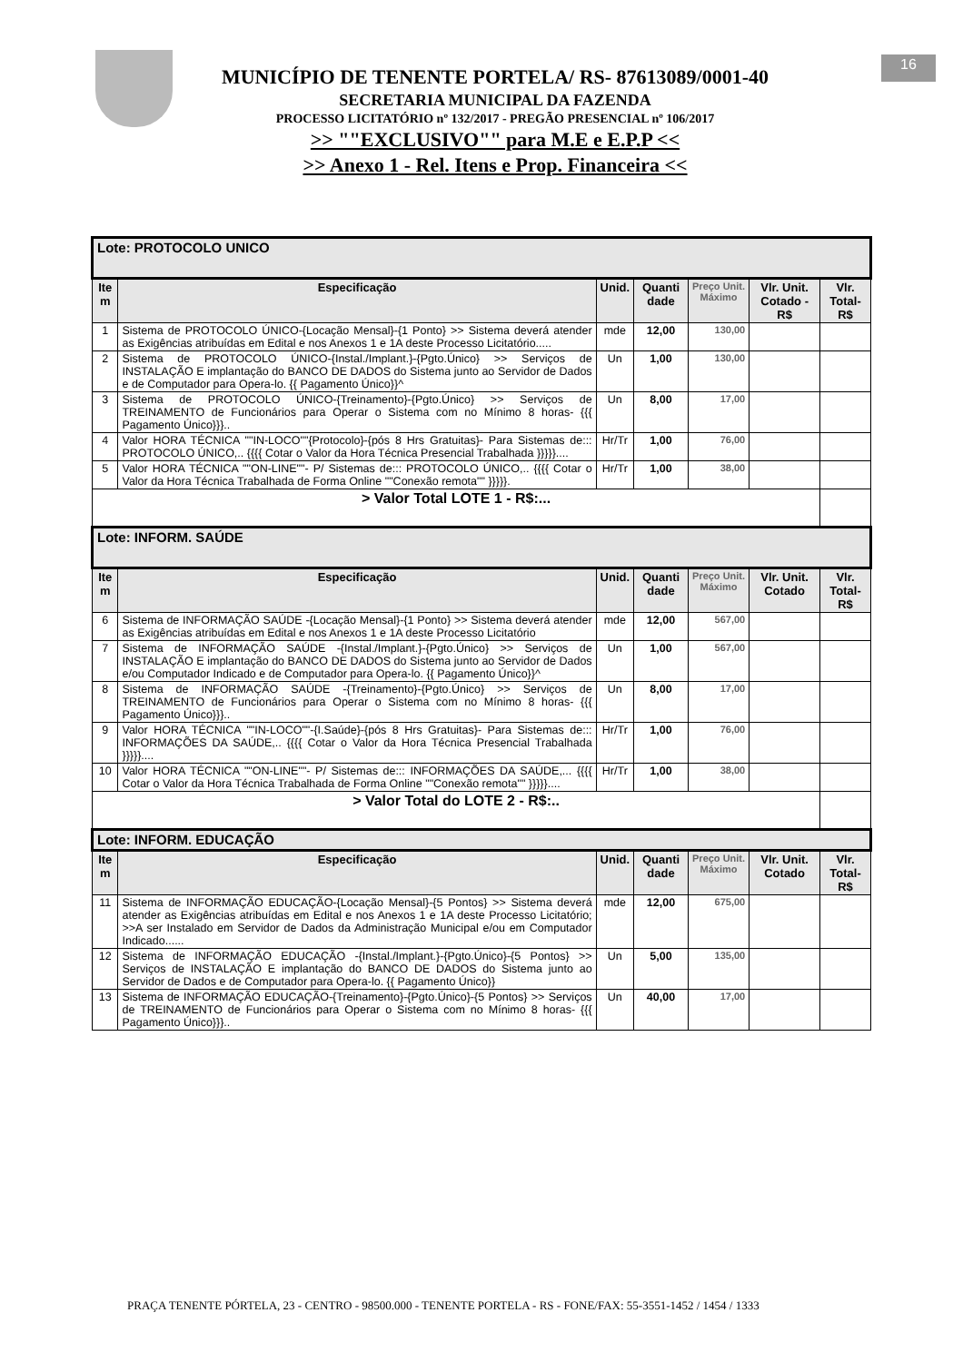MUNICÍPIO DE TENENTE PORTELA/ RS- 87613089/0001-40
SECRETARIA MUNICIPAL DA FAZENDA
PROCESSO LICITATÓRIO nº 132/2017 - PREGÃO PRESENCIAL nº 106/2017
>> ""EXCLUSIVO"" para M.E e E.P.P <<
>> Anexo 1 - Rel. Itens e Prop. Financeira <<
16
| Lote: PROTOCOLO UNICO | | | | | | |
| Ite m | Especificação | Unid. | Quanti dade | Preço Unit. Máximo | Vlr. Unit. Cotado - R$ | Vlr. Total- R$ |
| 1 | Sistema de PROTOCOLO ÚNICO-{Locação Mensal}-{1 Ponto} >> Sistema deverá atender as Exigências atribuídas em Edital e nos Anexos 1 e 1A deste Processo Licitatório..... | mde | 12,00 | 130,00 | | |
| 2 | Sistema de PROTOCOLO ÚNICO-{Instal./Implant.}-{Pgto.Único} >> Serviços de INSTALAÇÃO E implantação do BANCO DE DADOS do Sistema junto ao Servidor de Dados e de Computador para Opera-lo. {{ Pagamento Único}}^ | Un | 1,00 | 130,00 | | |
| 3 | Sistema de PROTOCOLO ÚNICO-{Treinamento}-{Pgto.Único} >> Serviços de TREINAMENTO de Funcionários para Operar o Sistema com no Mínimo 8 horas- {{{ Pagamento Único}}}.. | Un | 8,00 | 17,00 | | |
| 4 | Valor HORA TÉCNICA ""IN-LOCO""{Protocolo}-{pós 8 Hrs Gratuitas}- Para Sistemas de::: PROTOCOLO ÚNICO,.. {{{{ Cotar o Valor da Hora Técnica Presencial Trabalhada }}}}}.... | Hr/Tr | 1,00 | 76,00 | | |
| 5 | Valor HORA TÉCNICA ""ON-LINE""- P/ Sistemas de::: PROTOCOLO ÚNICO,.. {{{{ Cotar o Valor da Hora Técnica Trabalhada de Forma Online ""Conexão remota"" }}}}}. | Hr/Tr | 1,00 | 38,00 | | |
| > Valor Total LOTE 1 - R$:... | | | | | | |
| Lote: INFORM. SAÚDE | | | | | | |
| Ite m | Especificação | Unid. | Quanti dade | Preço Unit. Máximo | Vlr. Unit. Cotado | Vlr. Total- R$ |
| 6 | Sistema de INFORMAÇÃO SAÚDE -{Locação Mensal}-{1 Ponto} >> Sistema deverá atender as Exigências atribuídas em Edital e nos Anexos 1 e 1A deste Processo Licitatório | mde | 12,00 | 567,00 | | |
| 7 | Sistema de INFORMAÇÃO SAÚDE -{Instal./Implant.}-{Pgto.Único} >> Serviços de INSTALAÇÃO E implantação do BANCO DE DADOS do Sistema junto ao Servidor de Dados e/ou Computador Indicado e de Computador para Opera-lo. {{ Pagamento Único}}^ | Un | 1,00 | 567,00 | | |
| 8 | Sistema de INFORMAÇÃO SAÚDE -{Treinamento}-{Pgto.Único} >> Serviços de TREINAMENTO de Funcionários para Operar o Sistema com no Mínimo 8 horas- {{{ Pagamento Único}}}.. | Un | 8,00 | 17,00 | | |
| 9 | Valor HORA TÉCNICA ""IN-LOCO""-{I.Saúde}-{pós 8 Hrs Gratuitas}- Para Sistemas de::: INFORMAÇÕES DA SAÚDE,.. {{{{ Cotar o Valor da Hora Técnica Presencial Trabalhada }}}}}.... | Hr/Tr | 1,00 | 76,00 | | |
| 10 | Valor HORA TÉCNICA ""ON-LINE""- P/ Sistemas de::: INFORMAÇÕES DA SAÚDE,... {{{{ Cotar o Valor da Hora Técnica Trabalhada de Forma Online ""Conexão remota"" }}}}}.... | Hr/Tr | 1,00 | 38,00 | | |
| > Valor Total do LOTE 2 - R$:.. | | | | | | |
| Lote: INFORM. EDUCAÇÃO | | | | | | |
| Ite m | Especificação | Unid. | Quanti dade | Preço Unit. Máximo | Vlr. Unit. Cotado | Vlr. Total- R$ |
| 11 | Sistema de INFORMAÇÃO EDUCAÇÃO-{Locação Mensal}-{5 Pontos} >> Sistema deverá atender as Exigências atribuídas em Edital e nos Anexos 1 e 1A deste Processo Licitatório; >>A ser Instalado em Servidor de Dados da Administração Municipal e/ou em Computador Indicado...... | mde | 12,00 | 675,00 | | |
| 12 | Sistema de INFORMAÇÃO EDUCAÇÃO -{Instal./Implant.}-{Pgto.Único}-{5 Pontos} >> Serviços de INSTALAÇÃO E implantação do BANCO DE DADOS do Sistema junto ao Servidor de Dados e de Computador para Opera-lo. {{ Pagamento Único}} | Un | 5,00 | 135,00 | | |
| 13 | Sistema de INFORMAÇÃO EDUCAÇÃO-{Treinamento}-{Pgto.Único}-{5 Pontos} >> Serviços de TREINAMENTO de Funcionários para Operar o Sistema com no Mínimo 8 horas- {{{ Pagamento Único}}}.. | Un | 40,00 | 17,00 | | |
PRAÇA TENENTE PÓRTELA, 23 - CENTRO - 98500.000 - TENENTE PORTELA - RS - FONE/FAX: 55-3551-1452 / 1454 / 1333